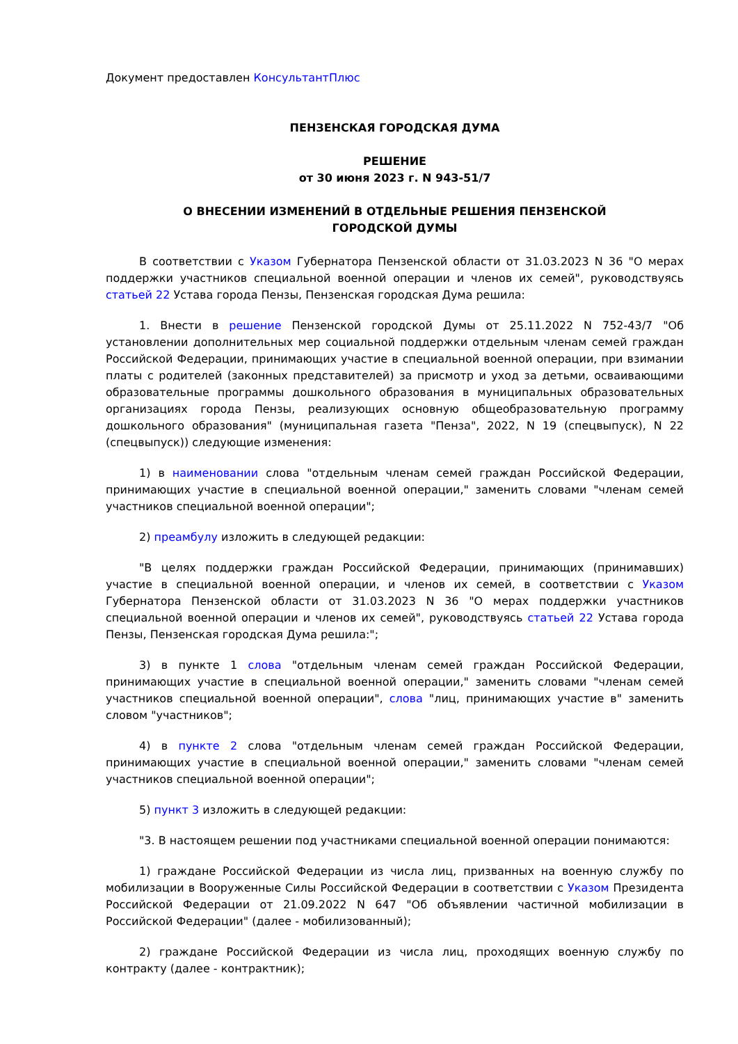Документ предоставлен КонсультантПлюс
ПЕНЗЕНСКАЯ ГОРОДСКАЯ ДУМА
РЕШЕНИЕ
от 30 июня 2023 г. N 943-51/7
О ВНЕСЕНИИ ИЗМЕНЕНИЙ В ОТДЕЛЬНЫЕ РЕШЕНИЯ ПЕНЗЕНСКОЙ
ГОРОДСКОЙ ДУМЫ
В соответствии с Указом Губернатора Пензенской области от 31.03.2023 N 36 "О мерах поддержки участников специальной военной операции и членов их семей", руководствуясь статьей 22 Устава города Пензы, Пензенская городская Дума решила:
1. Внести в решение Пензенской городской Думы от 25.11.2022 N 752-43/7 "Об установлении дополнительных мер социальной поддержки отдельным членам семей граждан Российской Федерации, принимающих участие в специальной военной операции, при взимании платы с родителей (законных представителей) за присмотр и уход за детьми, осваивающими образовательные программы дошкольного образования в муниципальных образовательных организациях города Пензы, реализующих основную общеобразовательную программу дошкольного образования" (муниципальная газета "Пенза", 2022, N 19 (спецвыпуск), N 22 (спецвыпуск)) следующие изменения:
1) в наименовании слова "отдельным членам семей граждан Российской Федерации, принимающих участие в специальной военной операции," заменить словами "членам семей участников специальной военной операции";
2) преамбулу изложить в следующей редакции:
"В целях поддержки граждан Российской Федерации, принимающих (принимавших) участие в специальной военной операции, и членов их семей, в соответствии с Указом Губернатора Пензенской области от 31.03.2023 N 36 "О мерах поддержки участников специальной военной операции и членов их семей", руководствуясь статьей 22 Устава города Пензы, Пензенская городская Дума решила:";
3) в пункте 1 слова "отдельным членам семей граждан Российской Федерации, принимающих участие в специальной военной операции," заменить словами "членам семей участников специальной военной операции", слова "лиц, принимающих участие в" заменить словом "участников";
4) в пункте 2 слова "отдельным членам семей граждан Российской Федерации, принимающих участие в специальной военной операции," заменить словами "членам семей участников специальной военной операции";
5) пункт 3 изложить в следующей редакции:
"3. В настоящем решении под участниками специальной военной операции понимаются:
1) граждане Российской Федерации из числа лиц, призванных на военную службу по мобилизации в Вооруженные Силы Российской Федерации в соответствии с Указом Президента Российской Федерации от 21.09.2022 N 647 "Об объявлении частичной мобилизации в Российской Федерации" (далее - мобилизованный);
2) граждане Российской Федерации из числа лиц, проходящих военную службу по контракту (далее - контрактник);